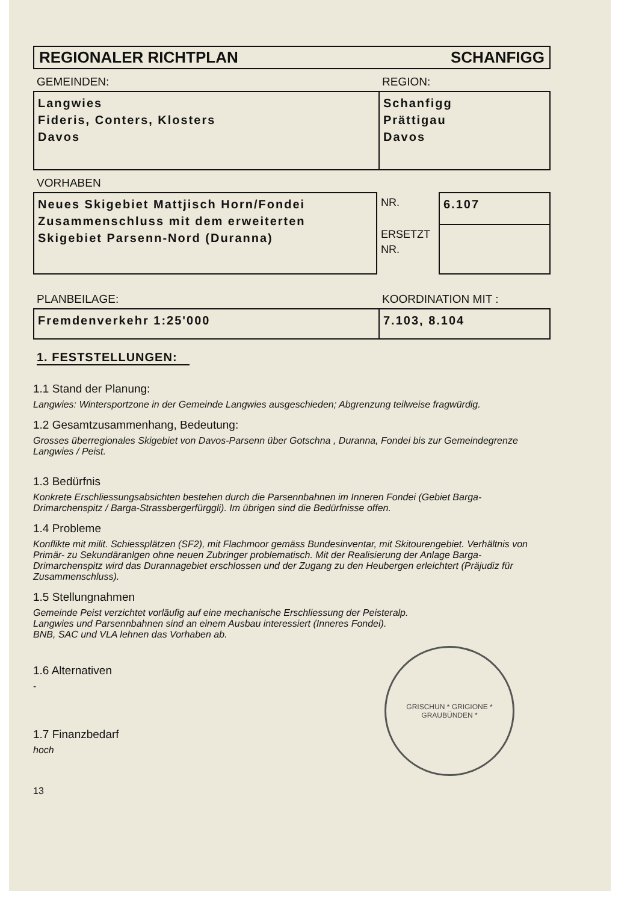REGIONALER RICHTPLAN SCHANFIGG
GEMEINDEN: REGION:
| Langwies Fideris, Conters, Klosters Davos | Schanfigg Prättigau Davos |
VORHABEN
| Neues Skigebiet Mattjisch Horn/Fondei Zusammenschluss mit dem erweiterten Skigebiet Parsenn-Nord (Duranna) | NR. | 6.107 |
| | ERSETZT NR. | |
PLANBEILAGE: KOORDINATION MIT :
| Fremdenverkehr 1:25'000 | 7.103, 8.104 |
1. FESTSTELLUNGEN:
1.1 Stand der Planung:
Langwies: Wintersportzone in der Gemeinde Langwies ausgeschieden; Abgrenzung teilweise fragwürdig.
1.2 Gesamtzusammenhang, Bedeutung:
Grosses überregionales Skigebiet von Davos-Parsenn über Gotschna , Duranna, Fondei bis zur Gemeindegrenze Langwies / Peist.
1.3 Bedürfnis
Konkrete Erschliessungsabsichten bestehen durch die Parsennbahnen im Inneren Fondei (Gebiet Barga-Drimarchenspitz / Barga-Strassbergerfürggli). Im übrigen sind die Bedürfnisse offen.
1.4 Probleme
Konflikte mit milit. Schiessplätzen (SF2), mit Flachmoor gemäss Bundesinventar, mit Skitourengebiet. Verhältnis von Primär- zu Sekundäranlgen ohne neuen Zubringer problematisch. Mit der Realisierung der Anlage Barga-Drimarchenspitz wird das Durannagebiet erschlossen und der Zugang zu den Heubergen erleichtert (Präjudiz für Zusammenschluss).
1.5 Stellungnahmen
Gemeinde Peist verzichtet vorläufig auf eine mechanische Erschliessung der Peisteralp.
Langwies und Parsennbahnen sind an einem Ausbau interessiert (Inneres Fondei).
BNB, SAC und VLA lehnen das Vorhaben ab.
GRISCHUN * GRIGIONE *
GRAUBÜNDEN *
1.6 Alternativen
-
1.7 Finanzbedarf
hoch
13